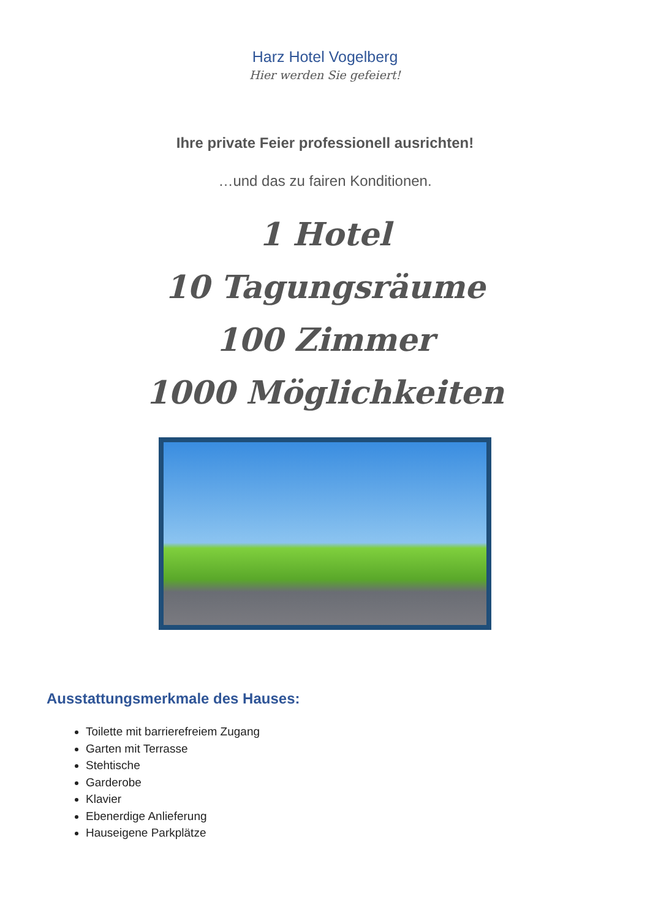Harz Hotel Vogelberg
Hier werden Sie gefeiert!
Ihre private Feier professionell ausrichten!
…und das zu fairen Konditionen.
1 Hotel
10 Tagungsräume
100 Zimmer
1000 Möglichkeiten
Ausstattungsmerkmale des Hauses:
Toilette mit barrierefreiem Zugang
Garten mit Terrasse
Stehtische
Garderobe
Klavier
Ebenerdige Anlieferung
Hauseigene Parkplätze